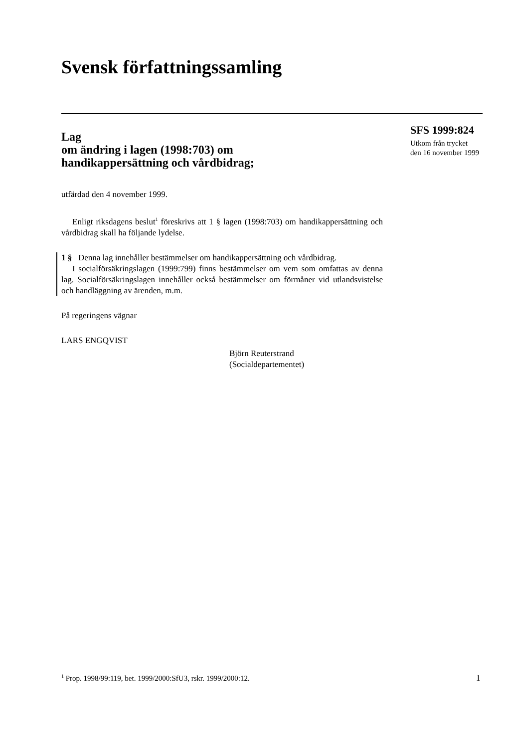Svensk författningssamling
Lag
om ändring i lagen (1998:703) om
handikappersättning och vårdbidrag;
utfärdad den 4 november 1999.
Enligt riksdagens beslut<sup>1</sup> föreskrivs att 1 § lagen (1998:703) om handikappersättning och vårdbidrag skall ha följande lydelse.
1 § Denna lag innehåller bestämmelser om handikappersättning och vårdbidrag.
I socialförsäkringslagen (1999:799) finns bestämmelser om vem som omfattas av denna lag. Socialförsäkringslagen innehåller också bestämmelser om förmåner vid utlandsvistelse och handläggning av ärenden, m.m.
På regeringens vägnar
LARS ENGQVIST
Björn Reuterstrand
(Socialdepartementet)
SFS 1999:824
Utkom från trycket
den 16 november 1999
<sup>1</sup> Prop. 1998/99:119, bet. 1999/2000:SfU3, rskr. 1999/2000:12.
1